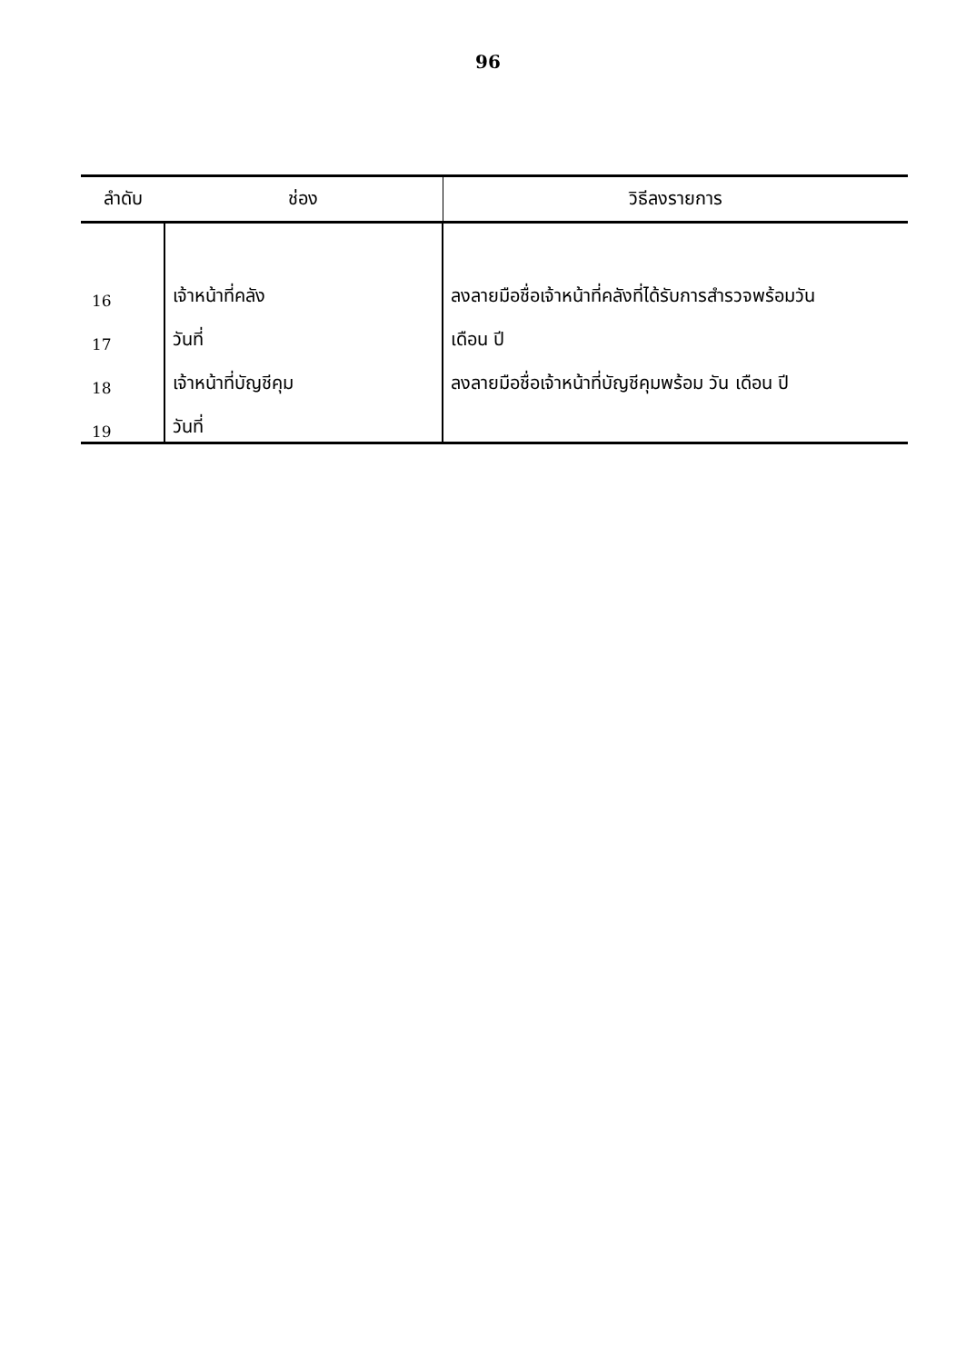96
| ลำดับ | ช่อง | วิธีลงรายการ |
| --- | --- | --- |
| 16 | เจ้าหน้าที่คลัง | ลงลายมือชื่อเจ้าหน้าที่คลังที่ได้รับการสำรวจพร้อมวัน |
| 17 | วันที่ | เดือน ปี |
| 18 | เจ้าหน้าที่บัญชีคุม | ลงลายมือชื่อเจ้าหน้าที่บัญชีคุมพร้อม วัน เดือน ปี |
| 19 | วันที่ | |